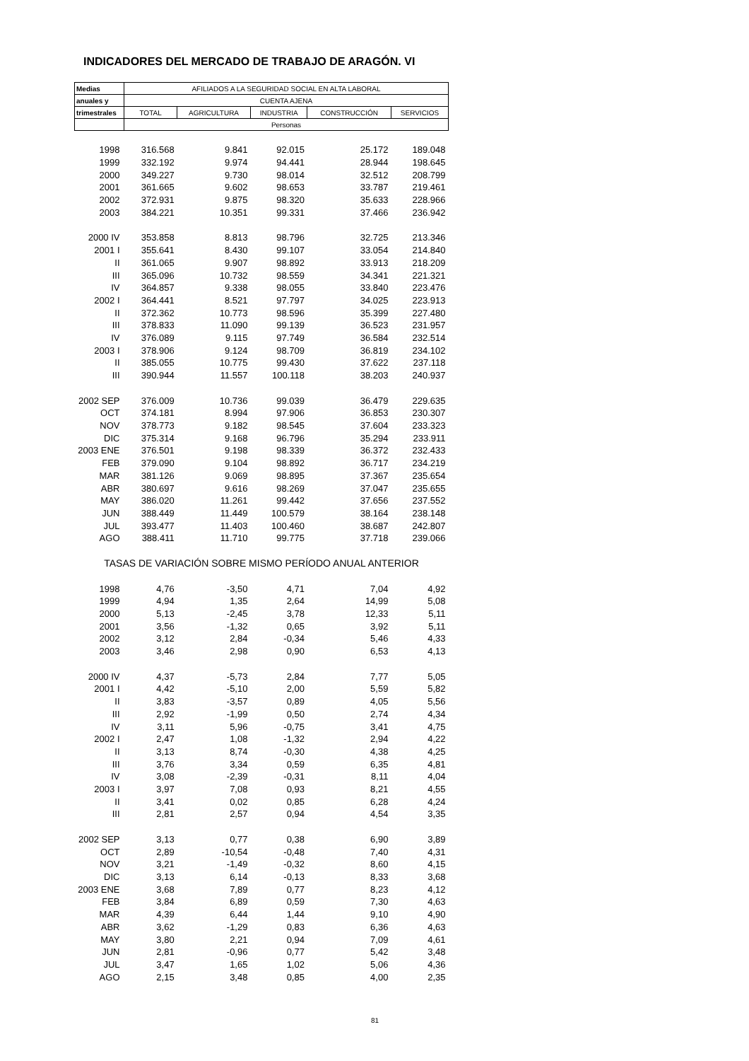INDICADORES DEL MERCADO DE TRABAJO DE ARAGÓN. VI
| Medias | AFILIADOS A LA SEGURIDAD SOCIAL EN ALTA LABORAL | | | | |
| anuales y | CUENTA AJENA | | | | |
| trimestrales | TOTAL | AGRICULTURA | INDUSTRIA | CONSTRUCCIÓN | SERVICIOS |
| | Personas | | | | |
| 1998 | 316.568 | 9.841 | 92.015 | 25.172 | 189.048 |
| 1999 | 332.192 | 9.974 | 94.441 | 28.944 | 198.645 |
| 2000 | 349.227 | 9.730 | 98.014 | 32.512 | 208.799 |
| 2001 | 361.665 | 9.602 | 98.653 | 33.787 | 219.461 |
| 2002 | 372.931 | 9.875 | 98.320 | 35.633 | 228.966 |
| 2003 | 384.221 | 10.351 | 99.331 | 37.466 | 236.942 |
| 2000 IV | 353.858 | 8.813 | 98.796 | 32.725 | 213.346 |
| 2001 I | 355.641 | 8.430 | 99.107 | 33.054 | 214.840 |
| II | 361.065 | 9.907 | 98.892 | 33.913 | 218.209 |
| III | 365.096 | 10.732 | 98.559 | 34.341 | 221.321 |
| IV | 364.857 | 9.338 | 98.055 | 33.840 | 223.476 |
| 2002 I | 364.441 | 8.521 | 97.797 | 34.025 | 223.913 |
| II | 372.362 | 10.773 | 98.596 | 35.399 | 227.480 |
| III | 378.833 | 11.090 | 99.139 | 36.523 | 231.957 |
| IV | 376.089 | 9.115 | 97.749 | 36.584 | 232.514 |
| 2003 I | 378.906 | 9.124 | 98.709 | 36.819 | 234.102 |
| II | 385.055 | 10.775 | 99.430 | 37.622 | 237.118 |
| III | 390.944 | 11.557 | 100.118 | 38.203 | 240.937 |
| 2002 SEP | 376.009 | 10.736 | 99.039 | 36.479 | 229.635 |
| OCT | 374.181 | 8.994 | 97.906 | 36.853 | 230.307 |
| NOV | 378.773 | 9.182 | 98.545 | 37.604 | 233.323 |
| DIC | 375.314 | 9.168 | 96.796 | 35.294 | 233.911 |
| 2003 ENE | 376.501 | 9.198 | 98.339 | 36.372 | 232.433 |
| FEB | 379.090 | 9.104 | 98.892 | 36.717 | 234.219 |
| MAR | 381.126 | 9.069 | 98.895 | 37.367 | 235.654 |
| ABR | 380.697 | 9.616 | 98.269 | 37.047 | 235.655 |
| MAY | 386.020 | 11.261 | 99.442 | 37.656 | 237.552 |
| JUN | 388.449 | 11.449 | 100.579 | 38.164 | 238.148 |
| JUL | 393.477 | 11.403 | 100.460 | 38.687 | 242.807 |
| AGO | 388.411 | 11.710 | 99.775 | 37.718 | 239.066 |
| TASAS DE VARIACIÓN SOBRE MISMO PERÍODO ANUAL ANTERIOR | | | | | |
| 1998 | 4,76 | -3,50 | 4,71 | 7,04 | 4,92 |
| 1999 | 4,94 | 1,35 | 2,64 | 14,99 | 5,08 |
| 2000 | 5,13 | -2,45 | 3,78 | 12,33 | 5,11 |
| 2001 | 3,56 | -1,32 | 0,65 | 3,92 | 5,11 |
| 2002 | 3,12 | 2,84 | -0,34 | 5,46 | 4,33 |
| 2003 | 3,46 | 2,98 | 0,90 | 6,53 | 4,13 |
| 2000 IV | 4,37 | -5,73 | 2,84 | 7,77 | 5,05 |
| 2001 I | 4,42 | -5,10 | 2,00 | 5,59 | 5,82 |
| II | 3,83 | -3,57 | 0,89 | 4,05 | 5,56 |
| III | 2,92 | -1,99 | 0,50 | 2,74 | 4,34 |
| IV | 3,11 | 5,96 | -0,75 | 3,41 | 4,75 |
| 2002 I | 2,47 | 1,08 | -1,32 | 2,94 | 4,22 |
| II | 3,13 | 8,74 | -0,30 | 4,38 | 4,25 |
| III | 3,76 | 3,34 | 0,59 | 6,35 | 4,81 |
| IV | 3,08 | -2,39 | -0,31 | 8,11 | 4,04 |
| 2003 I | 3,97 | 7,08 | 0,93 | 8,21 | 4,55 |
| II | 3,41 | 0,02 | 0,85 | 6,28 | 4,24 |
| III | 2,81 | 2,57 | 0,94 | 4,54 | 3,35 |
| 2002 SEP | 3,13 | 0,77 | 0,38 | 6,90 | 3,89 |
| OCT | 2,89 | -10,54 | -0,48 | 7,40 | 4,31 |
| NOV | 3,21 | -1,49 | -0,32 | 8,60 | 4,15 |
| DIC | 3,13 | 6,14 | -0,13 | 8,33 | 3,68 |
| 2003 ENE | 3,68 | 7,89 | 0,77 | 8,23 | 4,12 |
| FEB | 3,84 | 6,89 | 0,59 | 7,30 | 4,63 |
| MAR | 4,39 | 6,44 | 1,44 | 9,10 | 4,90 |
| ABR | 3,62 | -1,29 | 0,83 | 6,36 | 4,63 |
| MAY | 3,80 | 2,21 | 0,94 | 7,09 | 4,61 |
| JUN | 2,81 | -0,96 | 0,77 | 5,42 | 3,48 |
| JUL | 3,47 | 1,65 | 1,02 | 5,06 | 4,36 |
| AGO | 2,15 | 3,48 | 0,85 | 4,00 | 2,35 |
81